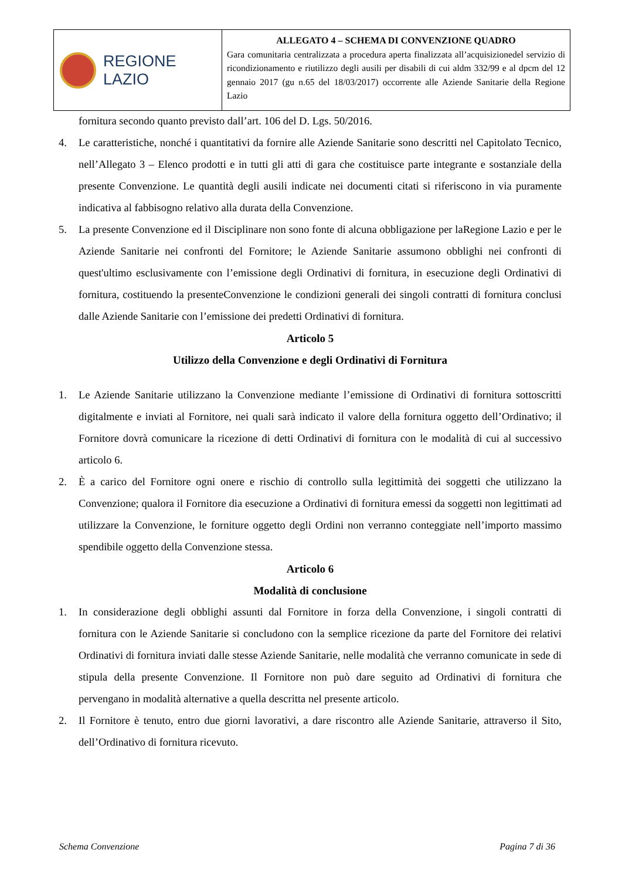REGIONE
LAZIO
ALLEGATO 4 – SCHEMA DI CONVENZIONE QUADRO
Gara comunitaria centralizzata a procedura aperta finalizzata all’acquisizionedel servizio di ricondizionamento e riutilizzo degli ausili per disabili di cui aldm 332/99 e al dpcm del 12 gennaio 2017 (gu n.65 del 18/03/2017) occorrente alle Aziende Sanitarie della Regione Lazio
fornitura secondo quanto previsto dall’art. 106 del D. Lgs. 50/2016.
4. Le caratteristiche, nonché i quantitativi da fornire alle Aziende Sanitarie sono descritti nel Capitolato Tecnico, nell’Allegato 3 – Elenco prodotti e in tutti gli atti di gara che costituisce parte integrante e sostanziale della presente Convenzione. Le quantità degli ausili indicate nei documenti citati si riferiscono in via puramente indicativa al fabbisogno relativo alla durata della Convenzione.
5. La presente Convenzione ed il Disciplinare non sono fonte di alcuna obbligazione per laRegione Lazio e per le Aziende Sanitarie nei confronti del Fornitore; le Aziende Sanitarie assumono obblighi nei confronti di quest'ultimo esclusivamente con l’emissione degli Ordinativi di fornitura, in esecuzione degli Ordinativi di fornitura, costituendo la presenteConvenzione le condizioni generali dei singoli contratti di fornitura conclusi dalle Aziende Sanitarie con l’emissione dei predetti Ordinativi di fornitura.
Articolo 5
Utilizzo della Convenzione e degli Ordinativi di Fornitura
1. Le Aziende Sanitarie utilizzano la Convenzione mediante l’emissione di Ordinativi di fornitura sottoscritti digitalmente e inviati al Fornitore, nei quali sarà indicato il valore della fornitura oggetto dell’Ordinativo; il Fornitore dovrà comunicare la ricezione di detti Ordinativi di fornitura con le modalità di cui al successivo articolo 6.
2. È a carico del Fornitore ogni onere e rischio di controllo sulla legittimità dei soggetti che utilizzano la Convenzione; qualora il Fornitore dia esecuzione a Ordinativi di fornitura emessi da soggetti non legittimati ad utilizzare la Convenzione, le forniture oggetto degli Ordini non verranno conteggiate nell’importo massimo spendibile oggetto della Convenzione stessa.
Articolo 6
Modalità di conclusione
1. In considerazione degli obblighi assunti dal Fornitore in forza della Convenzione, i singoli contratti di fornitura con le Aziende Sanitarie si concludono con la semplice ricezione da parte del Fornitore dei relativi Ordinativi di fornitura inviati dalle stesse Aziende Sanitarie, nelle modalità che verranno comunicate in sede di stipula della presente Convenzione. Il Fornitore non può dare seguito ad Ordinativi di fornitura che pervengano in modalità alternative a quella descritta nel presente articolo.
2. Il Fornitore è tenuto, entro due giorni lavorativi, a dare riscontro alle Aziende Sanitarie, attraverso il Sito, dell’Ordinativo di fornitura ricevuto.
Schema Convenzione Pagina 7 di 36